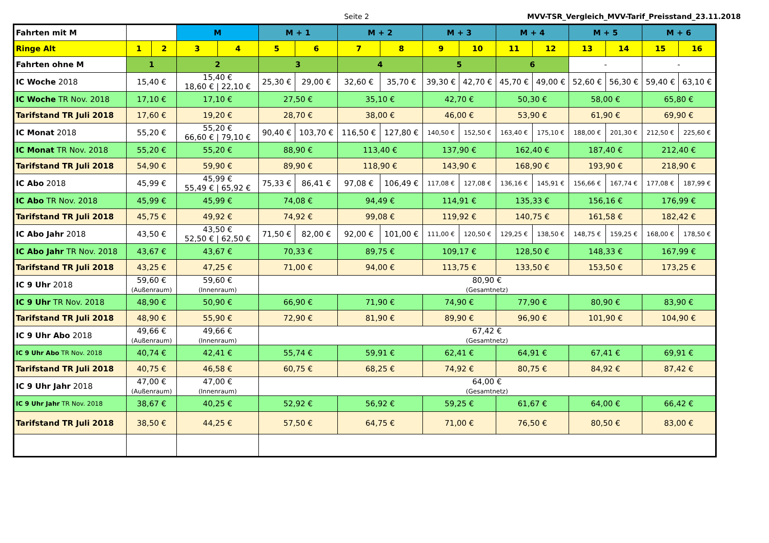Seite 2 MVV-TSR_Vergleich_MVV-Tarif_Preisstand_23.11.2018
| Fahrten mit M | | | M | | M + 1 | | M + 2 | | M + 3 | | M + 4 | | M + 5 | | M + 6 | |
| Ringe Alt | 1 | 2 | 3 | 4 | 5 | 6 | 7 | 8 | 9 | 10 | 11 | 12 | 13 | 14 | 15 | 16 |
| Fahrten ohne M | 1 | | 2 | | 3 | | 4 | | 5 | | 6 | | - | | - | |
| IC Woche 2018 | 15,40 € | | 15,40 € 18,60 € / 22,10 € | | 25,30 € | 29,00 € | 32,60 € | 35,70 € | 39,30 € | 42,70 € | 45,70 € | 49,00 € | 52,60 € | 56,30 € | 59,40 € | 63,10 € |
| IC Woche TR Nov. 2018 | 17,10 € | | 17,10 € | | 27,50 € | | 35,10 € | | 42,70 € | | 50,30 € | | 58,00 € | | 65,80 € | |
| Tarifstand TR Juli 2018 | 17,60 € | | 19,20 € | | 28,70 € | | 38,00 € | | 46,00 € | | 53,90 € | | 61,90 € | | 69,90 € | |
| IC Monat 2018 | 55,20 € | | 55,20 € 66,60 € / 79,10 € | | 90,40 € | 103,70 € | 116,50 € | 127,80 € | 140,50 € | 152,50 € | 163,40 € | 175,10 € | 188,00 € | 201,30 € | 212,50 € | 225,60 € |
| IC Monat TR Nov. 2018 | 55,20 € | | 55,20 € | | 88,90 € | | 113,40 € | | 137,90 € | | 162,40 € | | 187,40 € | | 212,40 € | |
| Tarifstand TR Juli 2018 | 54,90 € | | 59,90 € | | 89,90 € | | 118,90 € | | 143,90 € | | 168,90 € | | 193,90 € | | 218,90 € | |
| IC Abo 2018 | 45,99 € | | 45,99 € 55,49 € / 65,92 € | | 75,33 € | 86,41 € | 97,08 € | 106,49 € | 117,08 € | 127,08 € | 136,16 € | 145,91 € | 156,66 € | 167,74 € | 177,08 € | 187,99 € |
| IC Abo TR Nov. 2018 | 45,99 € | | 45,99 € | | 74,08 € | | 94,49 € | | 114,91 € | | 135,33 € | | 156,16 € | | 176,99 € | |
| Tarifstand TR Juli 2018 | 45,75 € | | 49,92 € | | 74,92 € | | 99,08 € | | 119,92 € | | 140,75 € | | 161,58 € | | 182,42 € | |
| IC Abo Jahr 2018 | 43,50 € | | 43,50 € 52,50 € / 62,50 € | | 71,50 € | 82,00 € | 92,00 € | 101,00 € | 111,00 € | 120,50 € | 129,25 € | 138,50 € | 148,75 € | 159,25 € | 168,00 € | 178,50 € |
| IC Abo Jahr TR Nov. 2018 | 43,67 € | | 43,67 € | | 70,33 € | | 89,75 € | | 109,17 € | | 128,50 € | | 148,33 € | | 167,99 € | |
| Tarifstand TR Juli 2018 | 43,25 € | | 47,25 € | | 71,00 € | | 94,00 € | | 113,75 € | | 133,50 € | | 153,50 € | | 173,25 € | |
| IC 9 Uhr 2018 | 59,60 € (Außenraum) | | 59,60 € (Innenraum) | | 80,90 € (Gesamtnetz) | | | | | | | | | | | |
| IC 9 Uhr TR Nov. 2018 | 48,90 € | | 50,90 € | | 66,90 € | | 71,90 € | | 74,90 € | | 77,90 € | | 80,90 € | | 83,90 € | |
| Tarifstand TR Juli 2018 | 48,90 € | | 55,90 € | | 72,90 € | | 81,90 € | | 89,90 € | | 96,90 € | | 101,90 € | | 104,90 € | |
| IC 9 Uhr Abo 2018 | 49,66 € (Außenraum) | | 49,66 € (Innenraum) | | 67,42 € (Gesamtnetz) | | | | | | | | | | | |
| IC 9 Uhr Abo TR Nov. 2018 | 40,74 € | | 42,41 € | | 55,74 € | | 59,91 € | | 62,41 € | | 64,91 € | | 67,41 € | | 69,91 € | |
| Tarifstand TR Juli 2018 | 40,75 € | | 46,58 € | | 60,75 € | | 68,25 € | | 74,92 € | | 80,75 € | | 84,92 € | | 87,42 € | |
| IC 9 Uhr Jahr 2018 | 47,00 € (Außenraum) | | 47,00 € (Innenraum) | | 64,00 € (Gesamtnetz) | | | | | | | | | | | |
| IC 9 Uhr Jahr TR Nov. 2018 | 38,67 € | | 40,25 € | | 52,92 € | | 56,92 € | | 59,25 € | | 61,67 € | | 64,00 € | | 66,42 € | |
| Tarifstand TR Juli 2018 | 38,50 € | | 44,25 € | | 57,50 € | | 64,75 € | | 71,00 € | | 76,50 € | | 80,50 € | | 83,00 € | |